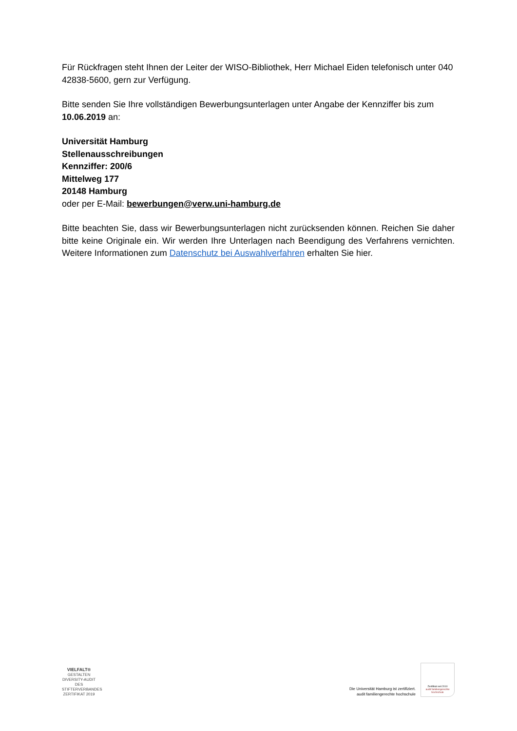Für Rückfragen steht Ihnen der Leiter der WISO-Bibliothek, Herr Michael Eiden telefonisch unter 040 42838-5600, gern zur Verfügung.
Bitte senden Sie Ihre vollständigen Bewerbungsunterlagen unter Angabe der Kennziffer bis zum 10.06.2019 an:
Universität Hamburg
Stellenausschreibungen
Kennziffer: 200/6
Mittelweg 177
20148 Hamburg
oder per E-Mail: bewerbungen@verw.uni-hamburg.de
Bitte beachten Sie, dass wir Bewerbungsunterlagen nicht zurücksenden können. Reichen Sie daher bitte keine Originale ein. Wir werden Ihre Unterlagen nach Beendigung des Verfahrens vernichten. Weitere Informationen zum Datenschutz bei Auswahlverfahren erhalten Sie hier.
VIELFALT®
GESTALTEN
DIVERSITY-AUDIT
DES STIFTERVERBANDES
ZERTIFIKAT 2019
Die Universität Hamburg ist zertifiziert.
audit familiengerechte hochschule
Zertifikat seit 2010
audit familiengerechte
hochschule